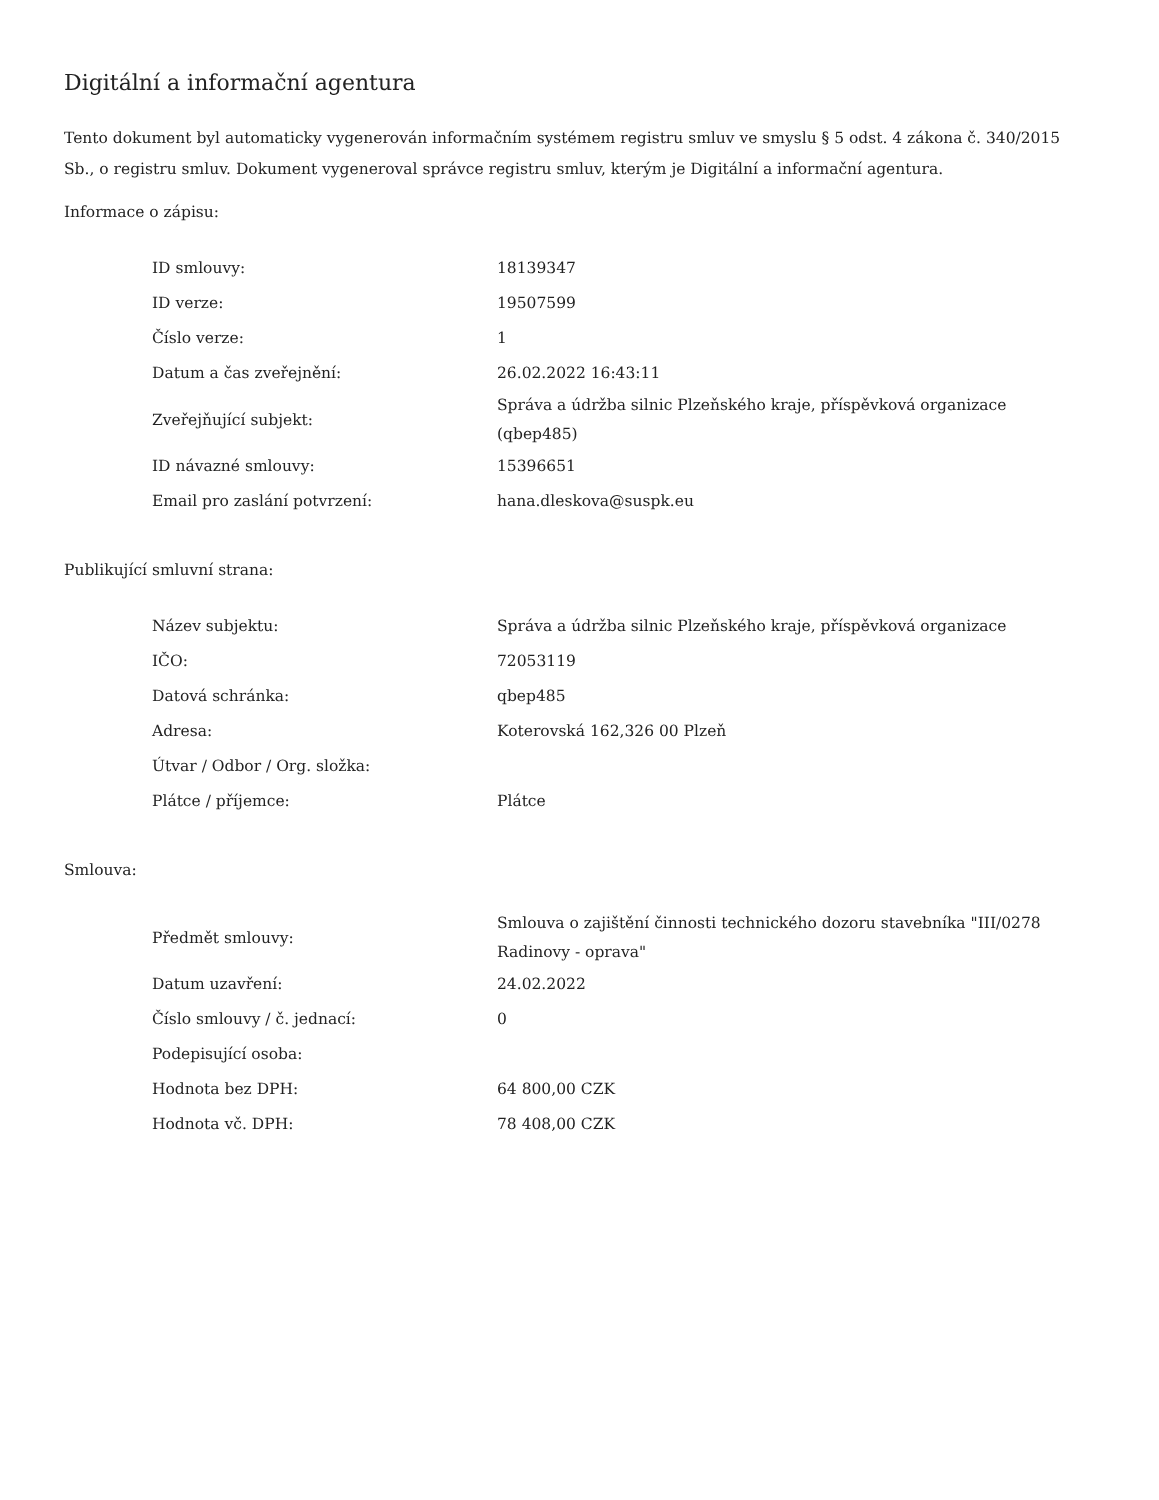Digitální a informační agentura
Tento dokument byl automaticky vygenerován informačním systémem registru smluv ve smyslu § 5 odst. 4 zákona č. 340/2015 Sb., o registru smluv. Dokument vygeneroval správce registru smluv, kterým je Digitální a informační agentura.
Informace o zápisu:
| ID smlouvy: | 18139347 |
| ID verze: | 19507599 |
| Číslo verze: | 1 |
| Datum a čas zveřejnění: | 26.02.2022 16:43:11 |
| Zveřejňující subjekt: | Správa a údržba silnic Plzeňského kraje, příspěvková organizace (qbep485) |
| ID návazné smlouvy: | 15396651 |
| Email pro zaslání potvrzení: | hana.dleskova@suspk.eu |
Publikující smluvní strana:
| Název subjektu: | Správa a údržba silnic Plzeňského kraje, příspěvková organizace |
| IČO: | 72053119 |
| Datová schránka: | qbep485 |
| Adresa: | Koterovská 162,326 00 Plzeň |
| Útvar / Odbor / Org. složka: | |
| Plátce / příjemce: | Plátce |
Smlouva:
| Předmět smlouvy: | Smlouva o zajištění činnosti technického dozoru stavebníka "III/0278 Radinovy - oprava" |
| Datum uzavření: | 24.02.2022 |
| Číslo smlouvy / č. jednací: | 0 |
| Podepisující osoba: | |
| Hodnota bez DPH: | 64 800,00 CZK |
| Hodnota vč. DPH: | 78 408,00 CZK |